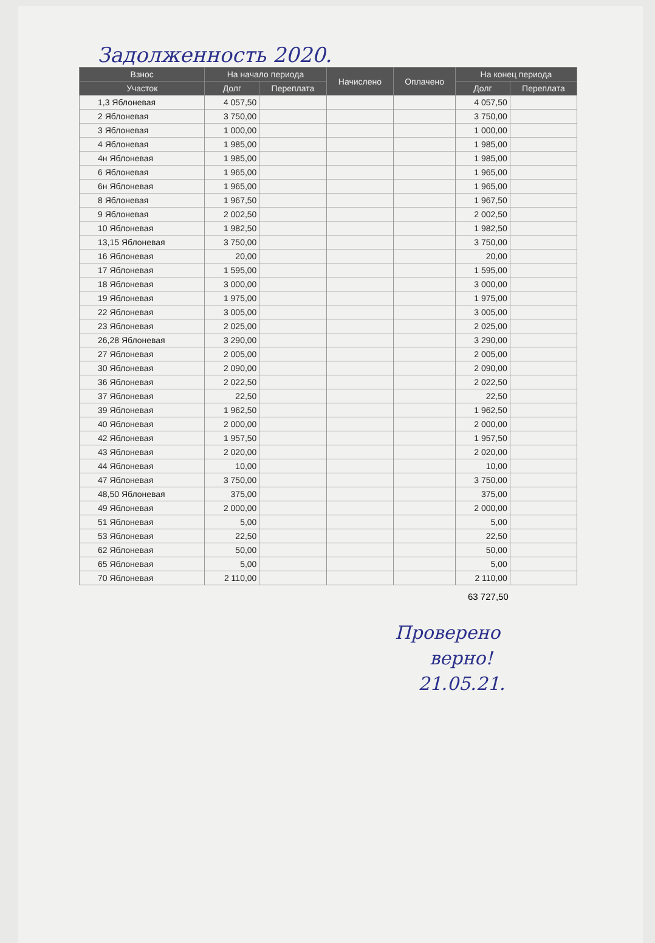Задолженность 2020.
| Взнос | На начало периода | | Начислено | Оплачено | На конец периода | |
| --- | --- | --- | --- | --- | --- | --- |
| Участок | Долг | Переплата | | | Долг | Переплата |
| 1,3 Яблоневая | 4 057,50 | | | | 4 057,50 | |
| 2 Яблоневая | 3 750,00 | | | | 3 750,00 | |
| 3 Яблоневая | 1 000,00 | | | | 1 000,00 | |
| 4 Яблоневая | 1 985,00 | | | | 1 985,00 | |
| 4н Яблоневая | 1 985,00 | | | | 1 985,00 | |
| 6 Яблоневая | 1 965,00 | | | | 1 965,00 | |
| 6н Яблоневая | 1 965,00 | | | | 1 965,00 | |
| 8 Яблоневая | 1 967,50 | | | | 1 967,50 | |
| 9 Яблоневая | 2 002,50 | | | | 2 002,50 | |
| 10 Яблоневая | 1 982,50 | | | | 1 982,50 | |
| 13,15 Яблоневая | 3 750,00 | | | | 3 750,00 | |
| 16 Яблоневая | 20,00 | | | | 20,00 | |
| 17 Яблоневая | 1 595,00 | | | | 1 595,00 | |
| 18 Яблоневая | 3 000,00 | | | | 3 000,00 | |
| 19 Яблоневая | 1 975,00 | | | | 1 975,00 | |
| 22 Яблоневая | 3 005,00 | | | | 3 005,00 | |
| 23 Яблоневая | 2 025,00 | | | | 2 025,00 | |
| 26,28 Яблоневая | 3 290,00 | | | | 3 290,00 | |
| 27 Яблоневая | 2 005,00 | | | | 2 005,00 | |
| 30 Яблоневая | 2 090,00 | | | | 2 090,00 | |
| 36 Яблоневая | 2 022,50 | | | | 2 022,50 | |
| 37 Яблоневая | 22,50 | | | | 22,50 | |
| 39 Яблоневая | 1 962,50 | | | | 1 962,50 | |
| 40 Яблоневая | 2 000,00 | | | | 2 000,00 | |
| 42 Яблоневая | 1 957,50 | | | | 1 957,50 | |
| 43 Яблоневая | 2 020,00 | | | | 2 020,00 | |
| 44 Яблоневая | 10,00 | | | | 10,00 | |
| 47 Яблоневая | 3 750,00 | | | | 3 750,00 | |
| 48,50 Яблоневая | 375,00 | | | | 375,00 | |
| 49 Яблоневая | 2 000,00 | | | | 2 000,00 | |
| 51 Яблоневая | 5,00 | | | | 5,00 | |
| 53 Яблоневая | 22,50 | | | | 22,50 | |
| 62 Яблоневая | 50,00 | | | | 50,00 | |
| 65 Яблоневая | 5,00 | | | | 5,00 | |
| 70 Яблоневая | 2 110,00 | | | | 2 110,00 | |
63 727,50
Проверено
верно!
21.05.21.